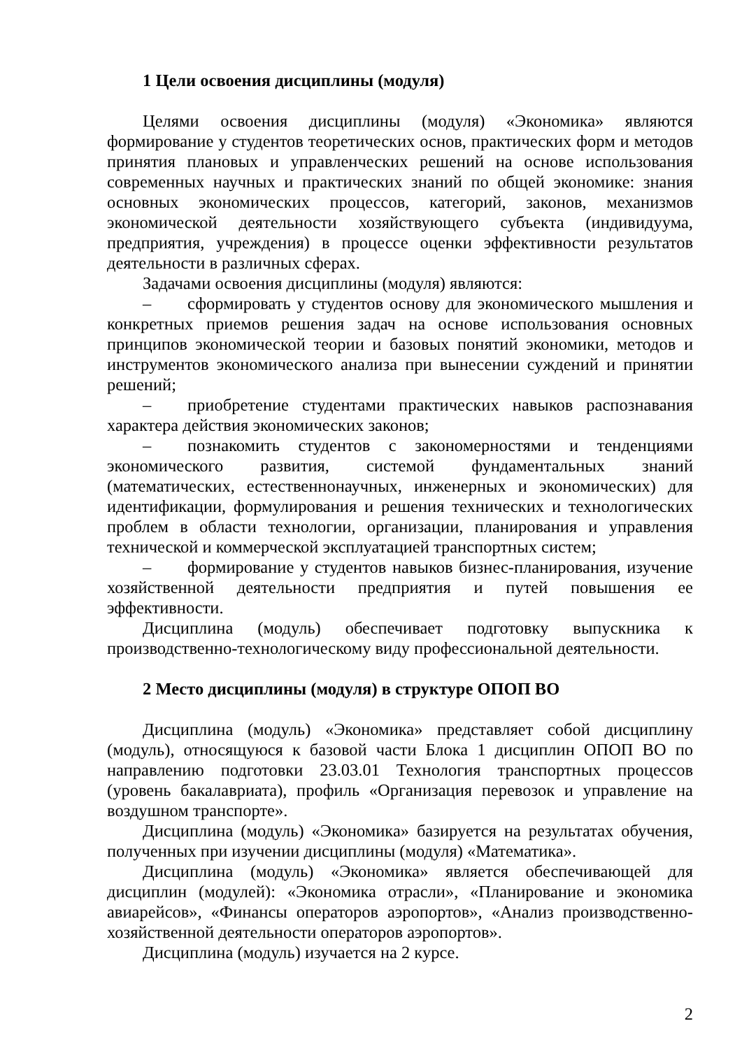1 Цели освоения дисциплины (модуля)
Целями освоения дисциплины (модуля) «Экономика» являются формирование у студентов теоретических основ, практических форм и методов принятия плановых и управленческих решений на основе использования современных научных и практических знаний по общей экономике: знания основных экономических процессов, категорий, законов, механизмов экономической деятельности хозяйствующего субъекта (индивидуума, предприятия, учреждения) в процессе оценки эффективности результатов деятельности в различных сферах.
Задачами освоения дисциплины (модуля) являются:
– сформировать у студентов основу для экономического мышления и конкретных приемов решения задач на основе использования основных принципов экономической теории и базовых понятий экономики, методов и инструментов экономического анализа при вынесении суждений и принятии решений;
– приобретение студентами практических навыков распознавания характера действия экономических законов;
– познакомить студентов с закономерностями и тенденциями экономического развития, системой фундаментальных знаний (математических, естественнонаучных, инженерных и экономических) для идентификации, формулирования и решения технических и технологических проблем в области технологии, организации, планирования и управления технической и коммерческой эксплуатацией транспортных систем;
– формирование у студентов навыков бизнес-планирования, изучение хозяйственной деятельности предприятия и путей повышения ее эффективности.
Дисциплина (модуль) обеспечивает подготовку выпускника к производственно-технологическому виду профессиональной деятельности.
2 Место дисциплины (модуля) в структуре ОПОП ВО
Дисциплина (модуль) «Экономика» представляет собой дисциплину (модуль), относящуюся к базовой части Блока 1 дисциплин ОПОП ВО по направлению подготовки 23.03.01 Технология транспортных процессов (уровень бакалавриата), профиль «Организация перевозок и управление на воздушном транспорте».
Дисциплина (модуль) «Экономика» базируется на результатах обучения, полученных при изучении дисциплины (модуля) «Математика».
Дисциплина (модуль) «Экономика» является обеспечивающей для дисциплин (модулей): «Экономика отрасли», «Планирование и экономика авиарейсов», «Финансы операторов аэропортов», «Анализ производственно-хозяйственной деятельности операторов аэропортов».
Дисциплина (модуль) изучается на 2 курсе.
2